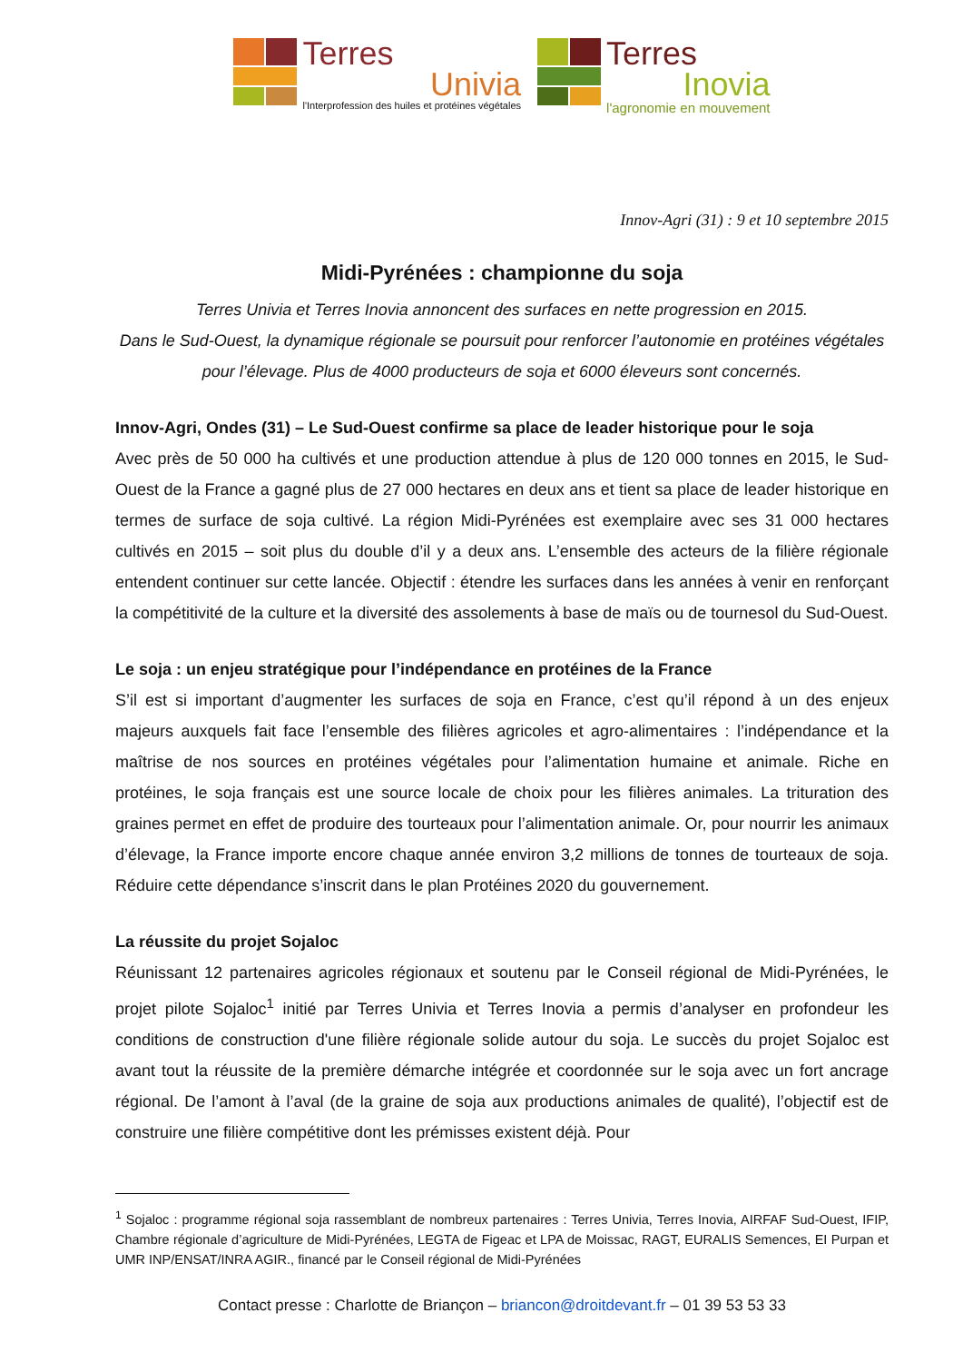Terres
Univia
l'Interprofession des huiles et protéines végétales
Terres
Inovia
l'agronomie en mouvement
Innov-Agri (31) : 9 et 10 septembre 2015
Midi-Pyrénées : championne du soja
Terres Univia et Terres Inovia annoncent des surfaces en nette progression en 2015.
Dans le Sud-Ouest, la dynamique régionale se poursuit pour renforcer l’autonomie en protéines végétales pour l’élevage. Plus de 4000 producteurs de soja et 6000 éleveurs sont concernés.
Innov-Agri, Ondes (31) – Le Sud-Ouest confirme sa place de leader historique pour le soja
Avec près de 50 000 ha cultivés et une production attendue à plus de 120 000 tonnes en 2015, le Sud-Ouest de la France a gagné plus de 27 000 hectares en deux ans et tient sa place de leader historique en termes de surface de soja cultivé. La région Midi-Pyrénées est exemplaire avec ses 31 000 hectares cultivés en 2015 – soit plus du double d’il y a deux ans. L’ensemble des acteurs de la filière régionale entendent continuer sur cette lancée. Objectif : étendre les surfaces dans les années à venir en renforçant la compétitivité de la culture et la diversité des assolements à base de maïs ou de tournesol du Sud-Ouest.
Le soja : un enjeu stratégique pour l’indépendance en protéines de la France
S’il est si important d’augmenter les surfaces de soja en France, c’est qu’il répond à un des enjeux majeurs auxquels fait face l’ensemble des filières agricoles et agro-alimentaires : l’indépendance et la maîtrise de nos sources en protéines végétales pour l’alimentation humaine et animale. Riche en protéines, le soja français est une source locale de choix pour les filières animales. La trituration des graines permet en effet de produire des tourteaux pour l’alimentation animale. Or, pour nourrir les animaux d’élevage, la France importe encore chaque année environ 3,2 millions de tonnes de tourteaux de soja. Réduire cette dépendance s’inscrit dans le plan Protéines 2020 du gouvernement.
La réussite du projet Sojaloc
Réunissant 12 partenaires agricoles régionaux et soutenu par le Conseil régional de Midi-Pyrénées, le projet pilote Sojaloc<sup>1</sup> initié par Terres Univia et Terres Inovia a permis d’analyser en profondeur les conditions de construction d'une filière régionale solide autour du soja. Le succès du projet Sojaloc est avant tout la réussite de la première démarche intégrée et coordonnée sur le soja avec un fort ancrage régional. De l’amont à l’aval (de la graine de soja aux productions animales de qualité), l’objectif est de construire une filière compétitive dont les prémisses existent déjà. Pour
<sup>1</sup> Sojaloc : programme régional soja rassemblant de nombreux partenaires : Terres Univia, Terres Inovia, AIRFAF Sud-Ouest, IFIP, Chambre régionale d’agriculture de Midi-Pyrénées, LEGTA de Figeac et LPA de Moissac, RAGT, EURALIS Semences, EI Purpan et UMR INP/ENSAT/INRA AGIR., financé par le Conseil régional de Midi-Pyrénées
Contact presse : Charlotte de Briançon – briancon@droitdevant.fr – 01 39 53 53 33